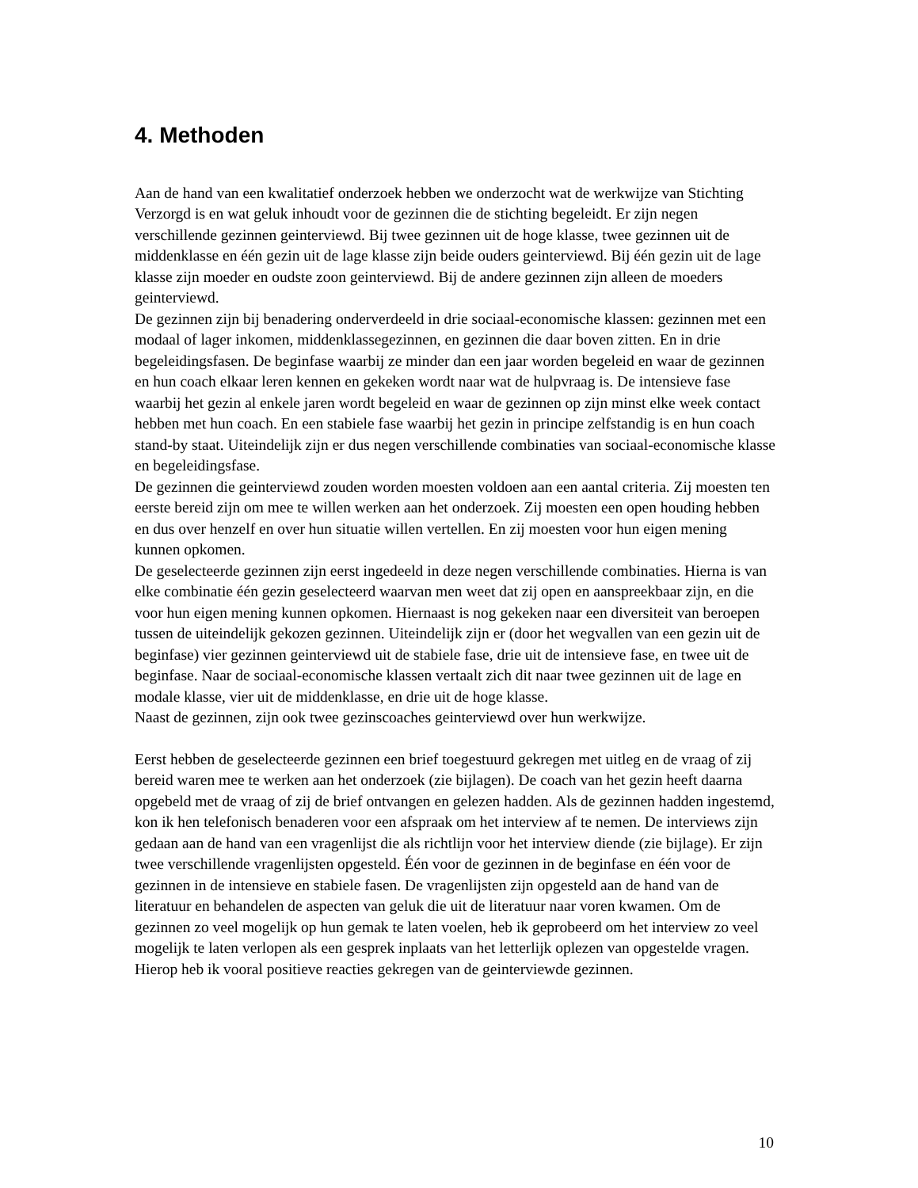4. Methoden
Aan de hand van een kwalitatief onderzoek hebben we onderzocht wat de werkwijze van Stichting Verzorgd is en wat geluk inhoudt voor de gezinnen die de stichting begeleidt. Er zijn negen verschillende gezinnen geinterviewd. Bij twee gezinnen uit de hoge klasse, twee gezinnen uit de middenklasse en één gezin uit de lage klasse zijn beide ouders geinterviewd. Bij één gezin uit de lage klasse zijn moeder en oudste zoon geinterviewd. Bij de andere gezinnen zijn alleen de moeders geinterviewd.
De gezinnen zijn bij benadering onderverdeeld in drie sociaal-economische klassen: gezinnen met een modaal of lager inkomen, middenklassegezinnen, en gezinnen die daar boven zitten. En in drie begeleidingsfasen. De beginfase waarbij ze minder dan een jaar worden begeleid en waar de gezinnen en hun coach elkaar leren kennen en gekeken wordt naar wat de hulpvraag is. De intensieve fase waarbij het gezin al enkele jaren wordt begeleid en waar de gezinnen op zijn minst elke week contact hebben met hun coach. En een stabiele fase waarbij het gezin in principe zelfstandig is en hun coach stand-by staat. Uiteindelijk zijn er dus negen verschillende combinaties van sociaal-economische klasse en begeleidingsfase.
De gezinnen die geinterviewd zouden worden moesten voldoen aan een aantal criteria. Zij moesten ten eerste bereid zijn om mee te willen werken aan het onderzoek. Zij moesten een open houding hebben en dus over henzelf en over hun situatie willen vertellen. En zij moesten voor hun eigen mening kunnen opkomen.
De geselecteerde gezinnen zijn eerst ingedeeld in deze negen verschillende combinaties. Hierna is van elke combinatie één gezin geselecteerd waarvan men weet dat zij open en aanspreekbaar zijn, en die voor hun eigen mening kunnen opkomen. Hiernaast is nog gekeken naar een diversiteit van beroepen tussen de uiteindelijk gekozen gezinnen. Uiteindelijk zijn er (door het wegvallen van een gezin uit de beginfase) vier gezinnen geinterviewd uit de stabiele fase, drie uit de intensieve fase, en twee uit de beginfase. Naar de sociaal-economische klassen vertaalt zich dit naar twee gezinnen uit de lage en modale klasse, vier uit de middenklasse, en drie uit de hoge klasse.
Naast de gezinnen, zijn ook twee gezinscoaches geinterviewd over hun werkwijze.
Eerst hebben de geselecteerde gezinnen een brief toegestuurd gekregen met uitleg en de vraag of zij bereid waren mee te werken aan het onderzoek (zie bijlagen). De coach van het gezin heeft daarna opgebeld met de vraag of zij de brief ontvangen en gelezen hadden. Als de gezinnen hadden ingestemd, kon ik hen telefonisch benaderen voor een afspraak om het interview af te nemen. De interviews zijn gedaan aan de hand van een vragenlijst die als richtlijn voor het interview diende (zie bijlage). Er zijn twee verschillende vragenlijsten opgesteld. Één voor de gezinnen in de beginfase en één voor de gezinnen in de intensieve en stabiele fasen. De vragenlijsten zijn opgesteld aan de hand van de literatuur en behandelen de aspecten van geluk die uit de literatuur naar voren kwamen. Om de gezinnen zo veel mogelijk op hun gemak te laten voelen, heb ik geprobeerd om het interview zo veel mogelijk te laten verlopen als een gesprek inplaats van het letterlijk oplezen van opgestelde vragen. Hierop heb ik vooral positieve reacties gekregen van de geinterviewde gezinnen.
10